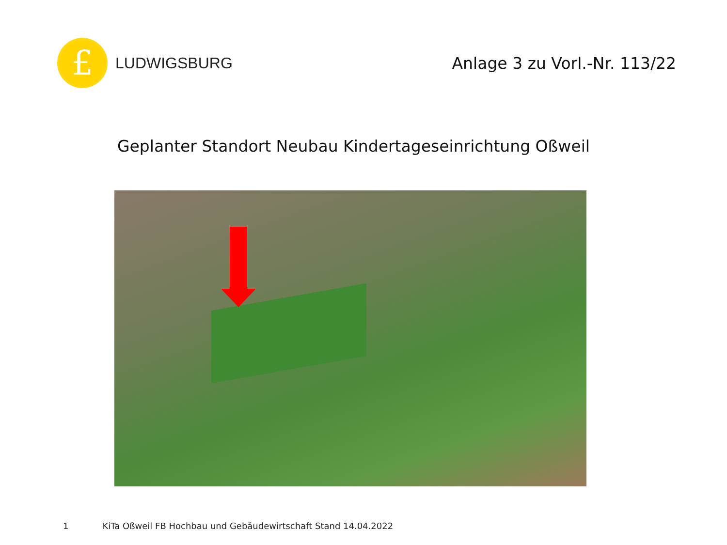£
LUDWIGSBURG
Anlage 3 zu Vorl.-Nr. 113/22
Geplanter Standort Neubau Kindertageseinrichtung Oßweil
1 KiTa Oßweil FB Hochbau und Gebäudewirtschaft Stand 14.04.2022